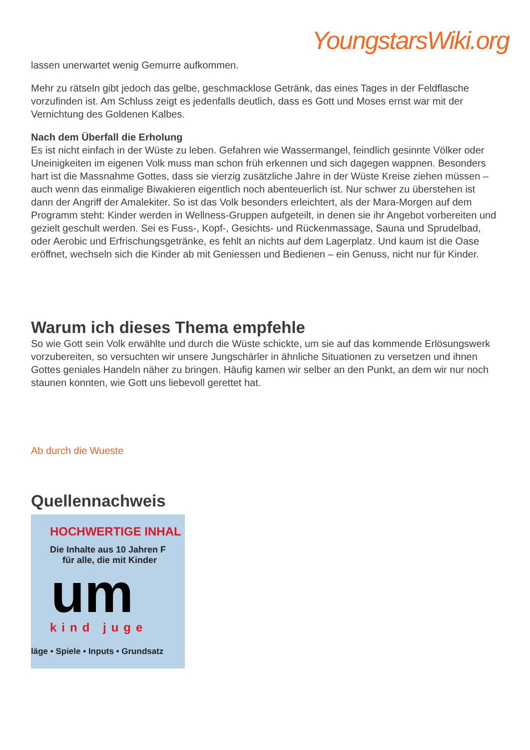YoungstarsWiki.org
lassen unerwartet wenig Gemurre aufkommen.
Mehr zu rätseln gibt jedoch das gelbe, geschmacklose Getränk, das eines Tages in der Feldflasche vorzufinden ist. Am Schluss zeigt es jedenfalls deutlich, dass es Gott und Moses ernst war mit der Vernichtung des Goldenen Kalbes.
Nach dem Überfall die Erholung
Es ist nicht einfach in der Wüste zu leben. Gefahren wie Wassermangel, feindlich gesinnte Völker oder Uneinigkeiten im eigenen Volk muss man schon früh erkennen und sich dagegen wappnen. Besonders hart ist die Massnahme Gottes, dass sie vierzig zusätzliche Jahre in der Wüste Kreise ziehen müssen – auch wenn das einmalige Biwakieren eigentlich noch abenteuerlich ist. Nur schwer zu überstehen ist dann der Angriff der Amalekiter. So ist das Volk besonders erleichtert, als der Mara-Morgen auf dem Programm steht: Kinder werden in Wellness-Gruppen aufgeteilt, in denen sie ihr Angebot vorbereiten und gezielt geschult werden. Sei es Fuss-, Kopf-, Gesichts- und Rückenmassage, Sauna und Sprudelbad, oder Aerobic und Erfrischungsgetränke, es fehlt an nichts auf dem Lagerplatz. Und kaum ist die Oase eröffnet, wechseln sich die Kinder ab mit Geniessen und Bedienen – ein Genuss, nicht nur für Kinder.
Warum ich dieses Thema empfehle
So wie Gott sein Volk erwählte und durch die Wüste schickte, um sie auf das kommende Erlösungswerk vorzubereiten, so versuchten wir unsere Jungschärler in ähnliche Situationen zu versetzen und ihnen Gottes geniales Handeln näher zu bringen. Häufig kamen wir selber an den Punkt, an dem wir nur noch staunen konnten, wie Gott uns liebevoll gerettet hat.
Ab durch die Wueste
Quellennachweis
HOCHWERTIGE INHAL
Die Inhalte aus 10 Jahren F
für alle, die mit Kinder
um
kind juge
läge • Spiele • Inputs • Grundsatz